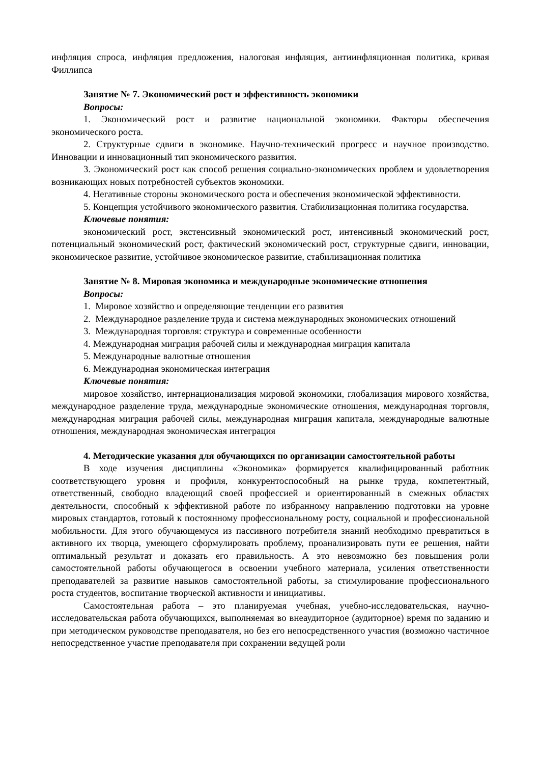инфляция спроса, инфляция предложения, налоговая инфляция, антиинфляционная политика, кривая Филлипса
Занятие № 7. Экономический рост и эффективность экономики
Вопросы:
1. Экономический рост и развитие национальной экономики. Факторы обеспечения экономического роста.
2. Структурные сдвиги в экономике. Научно-технический прогресс и научное производство. Инновации и инновационный тип экономического развития.
3. Экономический рост как способ решения социально-экономических проблем и удовлетворения возникающих новых потребностей субъектов экономики.
4. Негативные стороны экономического роста и обеспечения экономической эффективности.
5. Концепция устойчивого экономического развития. Стабилизационная политика государства.
Ключевые понятия:
экономический рост, экстенсивный экономический рост, интенсивный экономический рост, потенциальный экономический рост, фактический экономический рост, структурные сдвиги, инновации, экономическое развитие, устойчивое экономическое развитие, стабилизационная политика
Занятие № 8. Мировая экономика и международные экономические отношения
Вопросы:
1. Мировое хозяйство и определяющие тенденции его развития
2. Международное разделение труда и система международных экономических отношений
3. Международная торговля: структура и современные особенности
4. Международная миграция рабочей силы и международная миграция капитала
5. Международные валютные отношения
6. Международная экономическая интеграция
Ключевые понятия:
мировое хозяйство, интернационализация мировой экономики, глобализация мирового хозяйства, международное разделение труда, международные экономические отношения, международная торговля, международная миграция рабочей силы, международная миграция капитала, международные валютные отношения, международная экономическая интеграция
4. Методические указания для обучающихся по организации самостоятельной работы
В ходе изучения дисциплины «Экономика» формируется квалифицированный работник соответствующего уровня и профиля, конкурентоспособный на рынке труда, компетентный, ответственный, свободно владеющий своей профессией и ориентированный в смежных областях деятельности, способный к эффективной работе по избранному направлению подготовки на уровне мировых стандартов, готовый к постоянному профессиональному росту, социальной и профессиональной мобильности. Для этого обучающемуся из пассивного потребителя знаний необходимо превратиться в активного их творца, умеющего сформулировать проблему, проанализировать пути ее решения, найти оптимальный результат и доказать его правильность. А это невозможно без повышения роли самостоятельной работы обучающегося в освоении учебного материала, усиления ответственности преподавателей за развитие навыков самостоятельной работы, за стимулирование профессионального роста студентов, воспитание творческой активности и инициативы.
Самостоятельная работа – это планируемая учебная, учебно-исследовательская, научно-исследовательская работа обучающихся, выполняемая во внеаудиторное (аудиторное) время по заданию и при методическом руководстве преподавателя, но без его непосредственного участия (возможно частичное непосредственное участие преподавателя при сохранении ведущей роли